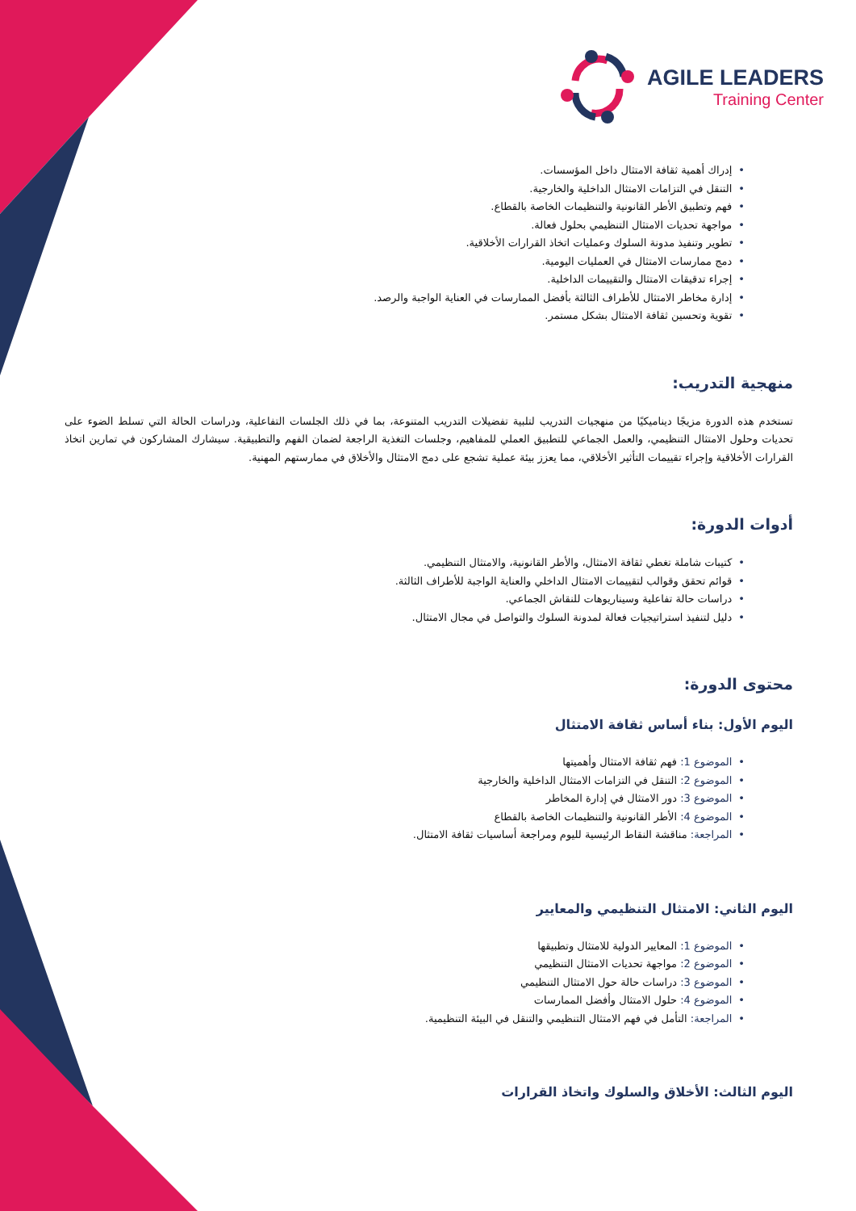AGILE LEADERS
Training Center
•إدراك أهمية ثقافة الامتثال داخل المؤسسات.
•التنقل في التزامات الامتثال الداخلية والخارجية.
•فهم وتطبيق الأطر القانونية والتنظيمات الخاصة بالقطاع.
•مواجهة تحديات الامتثال التنظيمي بحلول فعالة.
•تطوير وتنفيذ مدونة السلوك وعمليات اتخاذ القرارات الأخلاقية.
•دمج ممارسات الامتثال في العمليات اليومية.
•إجراء تدقيقات الامتثال والتقييمات الداخلية.
•إدارة مخاطر الامتثال للأطراف الثالثة بأفضل الممارسات في العناية الواجبة والرصد.
•تقوية وتحسين ثقافة الامتثال بشكل مستمر.
منهجية التدريب:
تستخدم هذه الدورة مزيجًا ديناميكيًا من منهجيات التدريب لتلبية تفضيلات التدريب المتنوعة، بما في ذلك الجلسات التفاعلية، ودراسات الحالة التي تسلط الضوء على تحديات وحلول الامتثال التنظيمي، والعمل الجماعي للتطبيق العملي للمفاهيم، وجلسات التغذية الراجعة لضمان الفهم والتطبيقية. سيشارك المشاركون في تمارين اتخاذ القرارات الأخلاقية وإجراء تقييمات التأثير الأخلاقي، مما يعزز بيئة عملية تشجع على دمج الامتثال والأخلاق في ممارستهم المهنية.
أدوات الدورة:
•كتيبات شاملة تغطي ثقافة الامتثال، والأطر القانونية، والامتثال التنظيمي.
•قوائم تحقق وقوالب لتقييمات الامتثال الداخلي والعناية الواجبة للأطراف الثالثة.
•دراسات حالة تفاعلية وسيناريوهات للنقاش الجماعي.
•دليل لتنفيذ استراتيجيات فعالة لمدونة السلوك والتواصل في مجال الامتثال.
محتوى الدورة:
اليوم الأول: بناء أساس ثقافة الامتثال
•الموضوع 1: فهم ثقافة الامتثال وأهميتها
•الموضوع 2: التنقل في التزامات الامتثال الداخلية والخارجية
•الموضوع 3: دور الامتثال في إدارة المخاطر
•الموضوع 4: الأطر القانونية والتنظيمات الخاصة بالقطاع
•المراجعة: مناقشة النقاط الرئيسية لليوم ومراجعة أساسيات ثقافة الامتثال.
اليوم الثاني: الامتثال التنظيمي والمعايير
•الموضوع 1: المعايير الدولية للامتثال وتطبيقها
•الموضوع 2: مواجهة تحديات الامتثال التنظيمي
•الموضوع 3: دراسات حالة حول الامتثال التنظيمي
•الموضوع 4: حلول الامتثال وأفضل الممارسات
•المراجعة: التأمل في فهم الامتثال التنظيمي والتنقل في البيئة التنظيمية.
اليوم الثالث: الأخلاق والسلوك واتخاذ القرارات